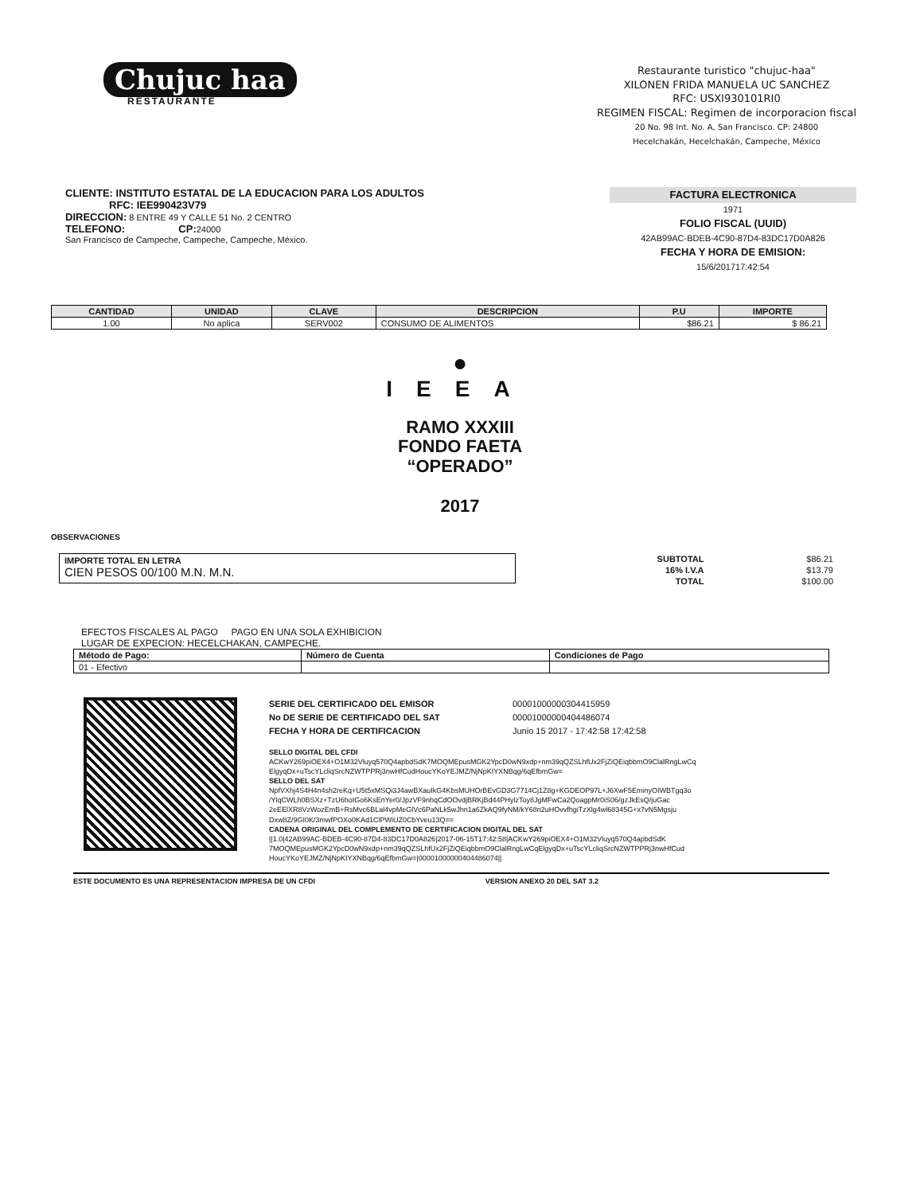Chujuc haa
RESTAURANTE
Restaurante turistico "chujuc-haa"
XILONEN FRIDA MANUELA UC SANCHEZ
RFC: USXI930101RI0
REGIMEN FISCAL: Regimen de incorporacion fiscal
20 No. 98 Int. No. A, San Francisco. CP: 24800
Hecelchakán, Hecelchakán, Campeche, México
CLIENTE: INSTITUTO ESTATAL DE LA EDUCACION PARA LOS ADULTOS
RFC: IEE990423V79
DIRECCION: 8 ENTRE 49 Y CALLE 51 No. 2 CENTRO
TELEFONO: CP: 24000
San Francisco de Campeche, Campeche, Campeche, México.
FACTURA ELECTRONICA
1971
FOLIO FISCAL (UUID)
42AB99AC-BDEB-4C90-87D4-83DC17D0A826
FECHA Y HORA DE EMISION:
15/6/201717:42:54
| CANTIDAD | UNIDAD | CLAVE | DESCRIPCION | P.U | IMPORTE |
| --- | --- | --- | --- | --- | --- |
| 1.00 | No aplica | SERV002 | CONSUMO DE ALIMENTOS | $86.21 | $ 86.21 |
●
IEEA
RAMO XXXIII
FONDO FAETA
“OPERADO”
2017
OBSERVACIONES
IMPORTE TOTAL EN LETRA
CIEN PESOS 00/100 M.N. M.N.
| SUBTOTAL | $86.21 |
| 16% I.V.A | $13.79 |
| TOTAL | $100.00 |
EFECTOS FISCALES AL PAGO PAGO EN UNA SOLA EXHIBICION
LUGAR DE EXPECION: HECELCHAKAN, CAMPECHE.
| Método de Pago: | Número de Cuenta | Condiciones de Pago |
| --- | --- | --- |
| 01 - Efectivo | | |
| SERIE DEL CERTIFICADO DEL EMISOR | 00001000000304415959 |
| No DE SERIE DE CERTIFICADO DEL SAT | 00001000000404486074 |
| FECHA Y HORA DE CERTIFICACION | Junio 15 2017 - 17:42:58 17:42:58 |
SELLO DIGITAL DEL CFDI
ACKwY269piOEX4+O1M32Vluyq570Q4apbdSdK7MOQMEpusMGK2YpcD0wN9xdp+nm39qQZSLhfUx2FjZiQEiqbbmO9ClalRngLwCq ElgyqDx+uTscYLcliqSrcNZWTPPRj3nwHfCudHoucYKoYEJMZ/NjNpKIYXNBqg/6qEfbmGw=
SELLO DEL SAT
NpfVXhj4S4H4n4sh2reKq+U5t5xMSQi3J4awBXauIkG4KbsMUHOrBEvGD3G7714Cj1Z8g+KGDEOP97L+J6XwF5EminyOIWBTgq3o /YlqCWLh0BSXz+TzU6hoIGo6KsEnYer0/JpzVF9nhqCdOOvdjBRKjBd44PHylzToy8JgMFwCa2QoagpMr0iS06/gzJkEsQ/juGac 2eEElXR8VzWozEmB+RsMvc6BLal4vpMeGlVc6PaNLk5wJhn1a6ZkAQ9fyNM/kY68n2uHOvvfhgiTzXlg4wl68345G+x7vN5Mgsju Dxw8Z/9GI0K/3mwfPOXo0KAd1ClPWiUZ0CbYveu13Q==
CADENA ORIGINAL DEL COMPLEMENTO DE CERTIFICACION DIGITAL DEL SAT
||1.0|42AB99AC-BDEB-4C90-87D4-83DC17D0A826|2017-06-15T17:42:58|ACKwY269piOEX4+O1M32Vluyq570Q4apbdSdK 7MOQMEpusMGK2YpcD0wN9xdp+nm39qQZSLhfUx2FjZiQEiqbbmO9ClalRngLwCqElgyqDx+uTscYLcliqSrcNZWTPPRj3nwHfCud HoucYKoYEJMZ/NjNpKIYXNBqg/6qEfbmGw=|00001000000404486074||
ESTE DOCUMENTO ES UNA REPRESENTACION IMPRESA DE UN CFDI VERSION ANEXO 20 DEL SAT 3.2